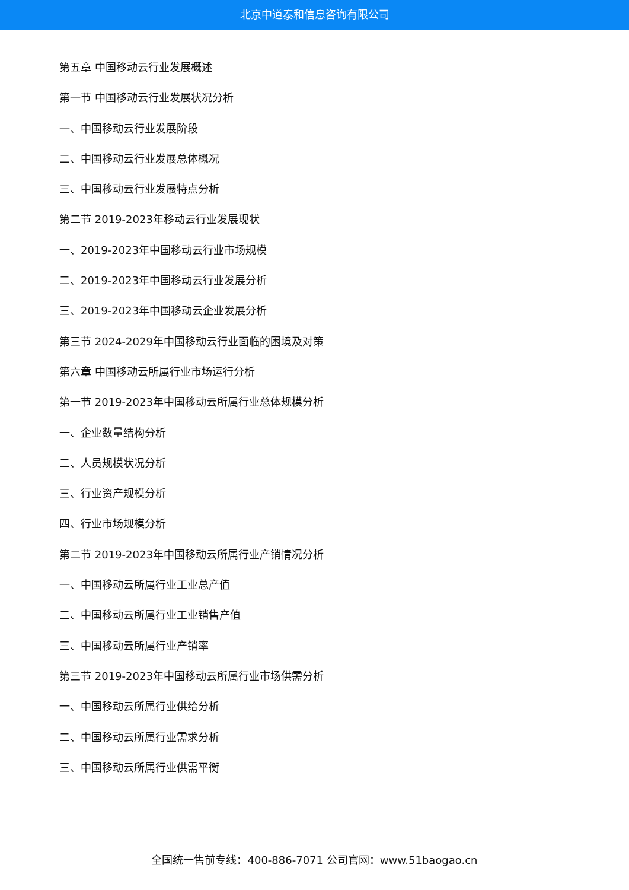北京中道泰和信息咨询有限公司
第五章 中国移动云行业发展概述
第一节 中国移动云行业发展状况分析
一、中国移动云行业发展阶段
二、中国移动云行业发展总体概况
三、中国移动云行业发展特点分析
第二节 2019-2023年移动云行业发展现状
一、2019-2023年中国移动云行业市场规模
二、2019-2023年中国移动云行业发展分析
三、2019-2023年中国移动云企业发展分析
第三节 2024-2029年中国移动云行业面临的困境及对策
第六章 中国移动云所属行业市场运行分析
第一节 2019-2023年中国移动云所属行业总体规模分析
一、企业数量结构分析
二、人员规模状况分析
三、行业资产规模分析
四、行业市场规模分析
第二节 2019-2023年中国移动云所属行业产销情况分析
一、中国移动云所属行业工业总产值
二、中国移动云所属行业工业销售产值
三、中国移动云所属行业产销率
第三节 2019-2023年中国移动云所属行业市场供需分析
一、中国移动云所属行业供给分析
二、中国移动云所属行业需求分析
三、中国移动云所属行业供需平衡
全国统一售前专线：400-886-7071 公司官网：www.51baogao.cn